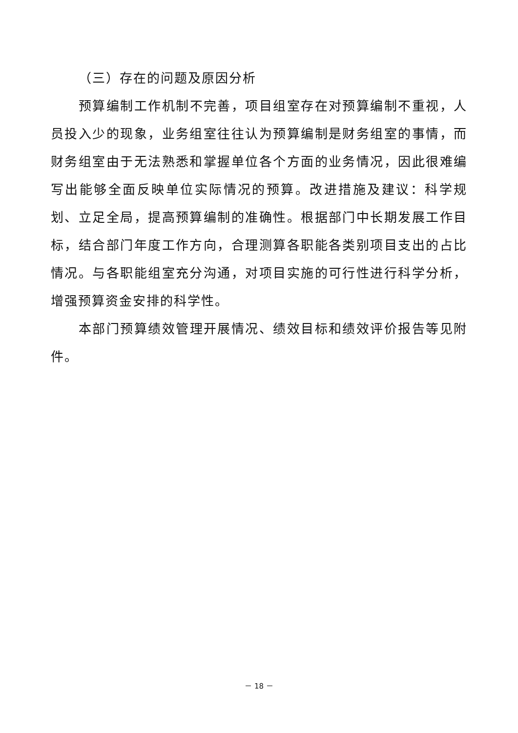（三）存在的问题及原因分析
预算编制工作机制不完善，项目组室存在对预算编制不重视，人员投入少的现象，业务组室往往认为预算编制是财务组室的事情，而财务组室由于无法熟悉和掌握单位各个方面的业务情况，因此很难编写出能够全面反映单位实际情况的预算。改进措施及建议：科学规划、立足全局，提高预算编制的准确性。根据部门中长期发展工作目标，结合部门年度工作方向，合理测算各职能各类别项目支出的占比情况。与各职能组室充分沟通，对项目实施的可行性进行科学分析，增强预算资金安排的科学性。
本部门预算绩效管理开展情况、绩效目标和绩效评价报告等见附件。
－ 18 －